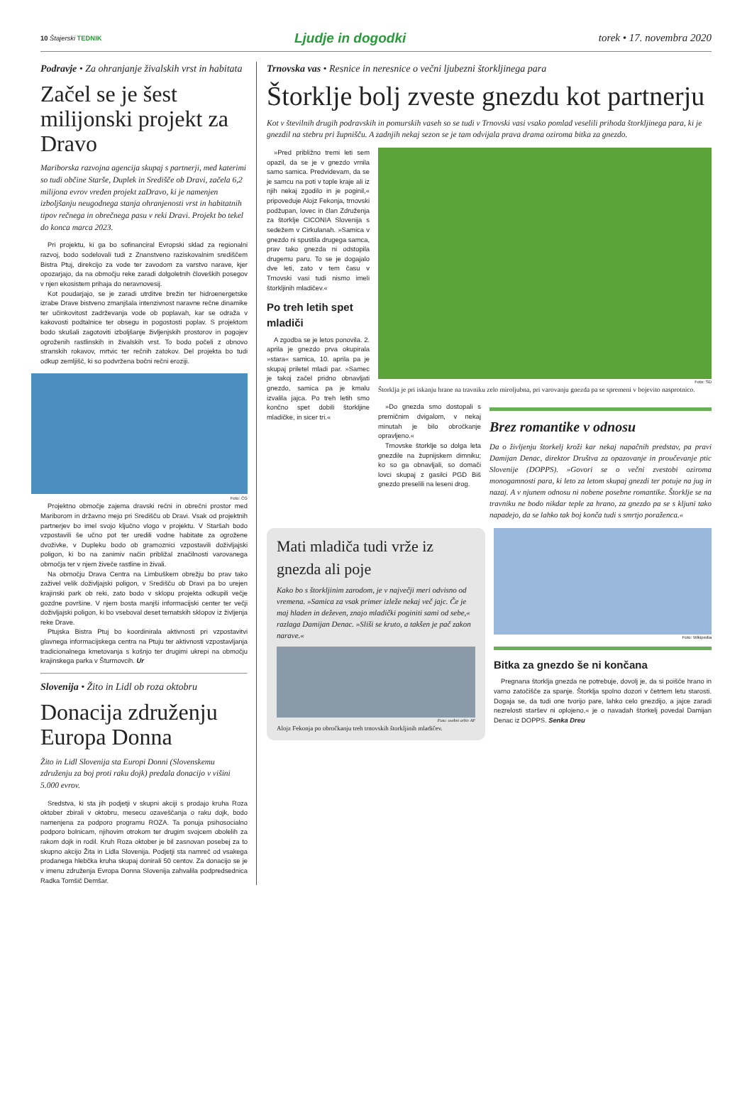10 Štajerski TEDNIK Ljudje in dogodki torek • 17. novembra 2020
Podravje • Za ohranjanje živalskih vrst in habitata
Začel se je šest milijonski projekt za Dravo
Mariborska razvojna agencija skupaj s partnerji, med katerimi so tudi občine Starše, Duplek in Središče ob Dravi, začela 6,2 milijona evrov vreden projekt zaDravo, ki je namenjen izboljšanju neugodnega stanja ohranjenosti vrst in habitatnih tipov rečnega in obrečnega pasu v reki Dravi. Projekt bo tekel do konca marca 2023.
Pri projektu, ki ga bo sofinanciral Evropski sklad za regionalni razvoj, bodo sodelovali tudi z Znanstveno raziskovalnim središčem Bistra Ptuj, direkcijo za vode ter zavodom za varstvo narave, kjer opozarjajo, da na območju reke zaradi dolgoletnih človeških posegov v njen ekosistem prihaja do neravnovesij.
Kot poudarjajo, se je zaradi utrditve brežin ter hidroenergetske izrabe Drave bistveno zmanjšala intenzivnost naravne rečne dinamike ter učinkovitost zadrževanja vode ob poplavah, kar se odraža v kakovosti podtalnice ter obsegu in pogostosti poplav. S projektom bodo skušali zagotoviti izboljšanje življenjskih prostorov in pogojev ogroženih rastlinskih in živalskih vrst. To bodo počeli z obnovo stranskih rokavov, mrtvic ter rečnih zatokov. Del projekta bo tudi odkup zemljišč, ki so podvržena bočni rečni eroziji.
Foto: ČG
Projektno območje zajema dravski rečni in obrečni prostor med Mariborom in državno mejo pri Središču ob Dravi. Vsak od projektnih partnerjev bo imel svojo ključno vlogo v projektu. V Staršah bodo vzpostavili še učno pot ter uredili vodne habitate za ogrožene dvoživke, v Dupleku bodo ob gramoznici vzpostavili doživljajski poligon, ki bo na zanimiv način približal značilnosti varovanega območja ter v njem živeče rastline in živali.
Na območju Drava Centra na Limbuškem obrežju bo prav tako zaživel velik doživljajski poligon, v Središču ob Dravi pa bo urejen krajinski park ob reki, zato bodo v sklopu projekta odkupili večje gozdne površine. V njem bosta manjši informacijski center ter večji doživljajski poligon, ki bo vseboval deset tematskih sklopov iz življenja reke Drave.
Ptujska Bistra Ptuj bo koordinirala aktivnosti pri vzpostavitvi glavnega informacijskega centra na Ptuju ter aktivnosti vzpostavljanja tradicionalnega kmetovanja s košnjo ter drugimi ukrepi na območju krajinskega parka v Šturmovcih. Ur
Slovenija • Žito in Lidl ob roza oktobru
Donacija združenju Europa Donna
Žito in Lidl Slovenija sta Europi Donni (Slovenskemu združenju za boj proti raku dojk) predala donacijo v višini 5.000 evrov.
Sredstva, ki sta jih podjetji v skupni akciji s prodajo kruha Roza oktober zbirali v oktobru, mesecu ozaveščanja o raku dojk, bodo namenjena za podporo programu ROZA. Ta ponuja psihosocialno podporo bolnicam, njihovim otrokom ter drugim svojcem obolelih za rakom dojk in rodil. Kruh Roza oktober je bil zasnovan posebej za to skupno akcijo Žita in Lidla Slovenija. Podjetji sta namreč od vsakega prodanega hlebčka kruha skupaj donirali 50 centov. Za donacijo se je v imenu združenja Evropa Donna Slovenija zahvalila podpredsednica Radka Tomšič Demšar.
Trnovska vas • Resnice in neresnice o večni ljubezni štorkljinega para
Štorklje bolj zveste gnezdu kot partnerju
Kot v številnih drugih podravskih in pomurskih vaseh so se tudi v Trnovski vasi vsako pomlad veselili prihoda štorkljinega para, ki je gnezdil na stebru pri župnišču. A zadnjih nekaj sezon se je tam odvijala prava drama oziroma bitka za gnezdo.
»Pred približno tremi leti sem opazil, da se je v gnezdo vrnila samo samica. Predvidevam, da se je samcu na poti v tople kraje ali iz njih nekaj zgodilo in je poginil,« pripoveduje Alojz Fekonja, trnovski podžupan, lovec in član Združenja za štorklje CICONIA Slovenija s sedežem v Cirkulanah. »Samica v gnezdo ni spustila drugega samca, prav tako gnezda ni odstopila drugemu paru. To se je dogajalo dve leti, zato v tem času v Trnovski vasi tudi nismo imeli štorkljinih mladičev.«
Po treh letih spet mladiči
A zgodba se je letos ponovila. 2. aprila je gnezdo prva okupirala »stara« samica, 10. aprila pa je skupaj priletel mladi par. »Samec je takoj začel pridno obnavljati gnezdo, samica pa je kmalu izvalila jajca. Po treh letih smo končno spet dobili štorkljine mladičke, in sicer tri.«
Foto: SD
Štorklja je pri iskanju hrane na travniku zelo miroljubna, pri varovanju gnezda pa se spremeni v bojevito nasprotnico.
»Do gnezda smo dostopali s premičnim dvigalom, v nekaj minutah je bilo obročkanje opravljeno.«
Trnovske štorklje so dolga leta gnezdile na župnijskem dimniku; ko so ga obnavljali, so domači lovci skupaj z gasilci PGD Biš gnezdo preselili na leseni drog.
Brez romantike v odnosu
Da o življenju štorkelj kroži kar nekaj napačnih predstav, pa pravi Damijan Denac, direktor Društva za opazovanje in proučevanje ptic Slovenije (DOPPS). »Govori se o večni zvestobi oziroma monogamnosti para, ki leto za letom skupaj gnezdi ter potuje na jug in nazaj. A v njunem odnosu ni nobene posebne romantike. Štorklje se na travniku ne bodo nikdar teple za hrano, za gnezdo pa se s kljuni tako napadejo, da se lahko tak boj konča tudi s smrtjo poraženca.«
Mati mladiča tudi vrže iz gnezda ali poje
Kako bo s štorkljinim zarodom, je v največji meri odvisno od vremena. »Samica za vsak primer izleže nekaj več jajc. Če je maj hladen in deževen, znajo mladički poginiti sami od sebe,« razlaga Damijan Denac. »Sliši se kruto, a takšen je pač zakon narave.«
Foto: osebni arhiv AF
Alojz Fekonja po obročkanju treh trnovskih štorkljinih mladičev.
Foto: Wikipedia
Bitka za gnezdo še ni končana
Pregnana štorklja gnezda ne potrebuje, dovolj je, da si poišče hrano in varno zatočišče za spanje. Štorklja spolno dozori v četrtem letu starosti. Dogaja se, da tudi one tvorijo pare, lahko celo gnezdijo, a jajce zaradi nezrelosti staršev ni oplojeno,« je o navadah štorkelj povedal Damijan Denac iz DOPPS. Senka Dreu